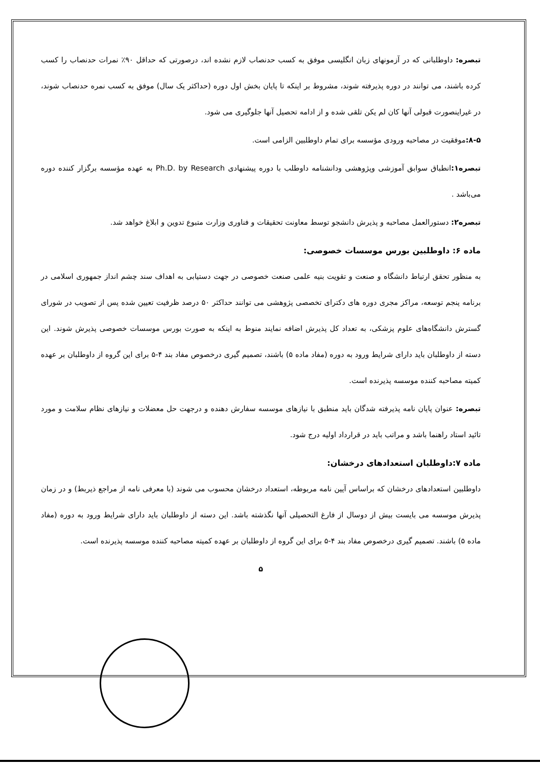تبصره: داوطلبانی که در آزمونهای زبان انگلیسی موفق به کسب حدنصاب لازم نشده اند، درصورتی که حداقل ۹۰٪ نمرات حدنصاب را کسب کرده باشند، می توانند در دوره پذیرفته شوند، مشروط بر اینکه تا پایان بخش اول دوره (حداکثر یک سال) موفق به کسب نمره حدنصاب شوند، در غیراینصورت قبولی آنها کان لم یکن تلقی شده و از ادامه تحصیل آنها جلوگیری می شود.
۸-۵: موفقیت در مصاحبه ورودی مؤسسه برای تمام داوطلبین الزامی است.
تبصره۱: انطباق سوابق آموزشی وپژوهشی ودانشنامه داوطلب با دوره پیشنهادی Ph.D. by Research به عهده مؤسسه برگزار کننده دوره می‌باشد .
تبصره۲: دستورالعمل مصاحبه و پذیرش دانشجو توسط معاونت تحقیقات و فناوری وزارت متبوع تدوین و ابلاغ خواهد شد.
ماده ۶: داوطلبین بورس موسسات خصوصی:
به منظور تحقق ارتباط دانشگاه و صنعت و تقویت بنیه علمی صنعت خصوصی در جهت دستیابی به اهداف سند چشم انداز جمهوری اسلامی در برنامه پنجم توسعه، مراکز مجری دوره های دکترای تخصصی پژوهشی می توانند حداکثر ۵۰ درصد ظرفیت تعیین شده پس از تصویب در شورای گسترش دانشگاه‌های علوم پزشکی، به تعداد کل پذیرش اضافه نمایند منوط به اینکه به صورت بورس موسسات خصوصی پذیرش شوند. این دسته از داوطلبان باید دارای شرایط ورود به دوره (مفاد ماده ۵) باشند، تصمیم گیری درخصوص مفاد بند ۴-۵ برای این گروه از داوطلبان بر عهده کمیته مصاحبه کننده موسسه پذیرنده است.
تبصره: عنوان پایان نامه پذیرفته شدگان باید منطبق با نیازهای موسسه سفارش دهنده و درجهت حل معضلات و نیازهای نظام سلامت و مورد تائید استاد راهنما باشد و مراتب باید در قرارداد اولیه درج شود.
ماده ۷:داوطلبان استعدادهای درخشان:
داوطلبین استعدادهای درخشان که براساس آیین نامه مربوطه، استعداد درخشان محسوب می شوند (با معرفی نامه از مراجع ذیربط) و در زمان پذیرش موسسه می بایست بیش از دوسال از فارغ التحصیلی آنها نگذشته باشد. این دسته از داوطلبان باید دارای شرایط ورود به دوره (مفاد ماده ۵) باشند. تصمیم گیری درخصوص مفاد بند ۴-۵ برای این گروه از داوطلبان بر عهده کمیته مصاحبه کننده موسسه پذیرنده است.
۵